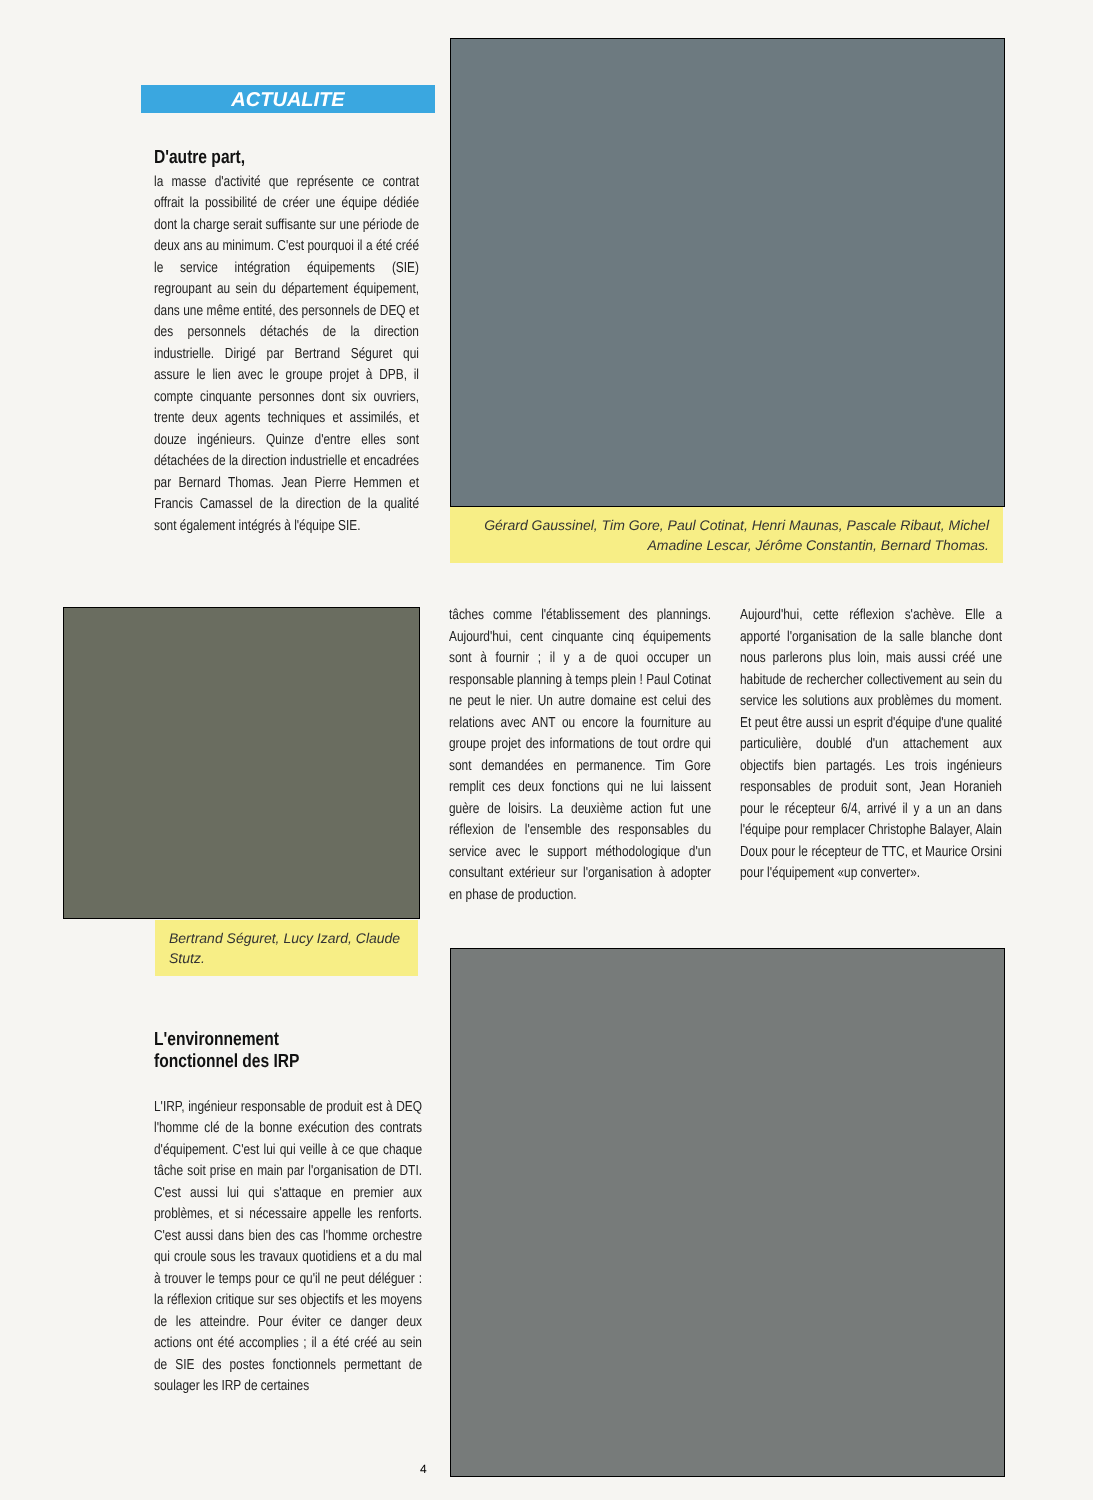ACTUALITE
D'autre part,
la masse d'activité que représente ce contrat offrait la possibilité de créer une équipe dédiée dont la charge serait suffisante sur une période de deux ans au minimum. C'est pourquoi il a été créé le service intégration équipements (SIE) regroupant au sein du département équipement, dans une même entité, des personnels de DEQ et des personnels détachés de la direction industrielle. Dirigé par Bertrand Séguret qui assure le lien avec le groupe projet à DPB, il compte cinquante personnes dont six ouvriers, trente deux agents techniques et assimilés, et douze ingénieurs. Quinze d'entre elles sont détachées de la direction industrielle et encadrées par Bernard Thomas. Jean Pierre Hemmen et Francis Camassel de la direction de la qualité sont également intégrés à l'équipe SIE.
Gérard Gaussinel, Tim Gore, Paul Cotinat, Henri Maunas, Pascale Ribaut, Michel Amadine Lescar, Jérôme Constantin, Bernard Thomas.
Bertrand Séguret, Lucy Izard, Claude Stutz.
tâches comme l'établissement des plannings. Aujourd'hui, cent cinquante cinq équipements sont à fournir ; il y a de quoi occuper un responsable planning à temps plein ! Paul Cotinat ne peut le nier. Un autre domaine est celui des relations avec ANT ou encore la fourniture au groupe projet des informations de tout ordre qui sont demandées en permanence. Tim Gore remplit ces deux fonctions qui ne lui laissent guère de loisirs. La deuxième action fut une réflexion de l'ensemble des responsables du service avec le support méthodologique d'un consultant extérieur sur l'organisation à adopter en phase de production.
Aujourd'hui, cette réflexion s'achève. Elle a apporté l'organisation de la salle blanche dont nous parlerons plus loin, mais aussi créé une habitude de rechercher collectivement au sein du service les solutions aux problèmes du moment. Et peut être aussi un esprit d'équipe d'une qualité particulière, doublé d'un attachement aux objectifs bien partagés. Les trois ingénieurs responsables de produit sont, Jean Horanieh pour le récepteur 6/4, arrivé il y a un an dans l'équipe pour remplacer Christophe Balayer, Alain Doux pour le récepteur de TTC, et Maurice Orsini pour l'équipement «up converter».
L'environnement
fonctionnel des IRP
L'IRP, ingénieur responsable de produit est à DEQ l'homme clé de la bonne exécution des contrats d'équipement. C'est lui qui veille à ce que chaque tâche soit prise en main par l'organisation de DTI. C'est aussi lui qui s'attaque en premier aux problèmes, et si nécessaire appelle les renforts. C'est aussi dans bien des cas l'homme orchestre qui croule sous les travaux quotidiens et a du mal à trouver le temps pour ce qu'il ne peut déléguer : la réflexion critique sur ses objectifs et les moyens de les atteindre. Pour éviter ce danger deux actions ont été accomplies ; il a été créé au sein de SIE des postes fonctionnels permettant de soulager les IRP de certaines
4